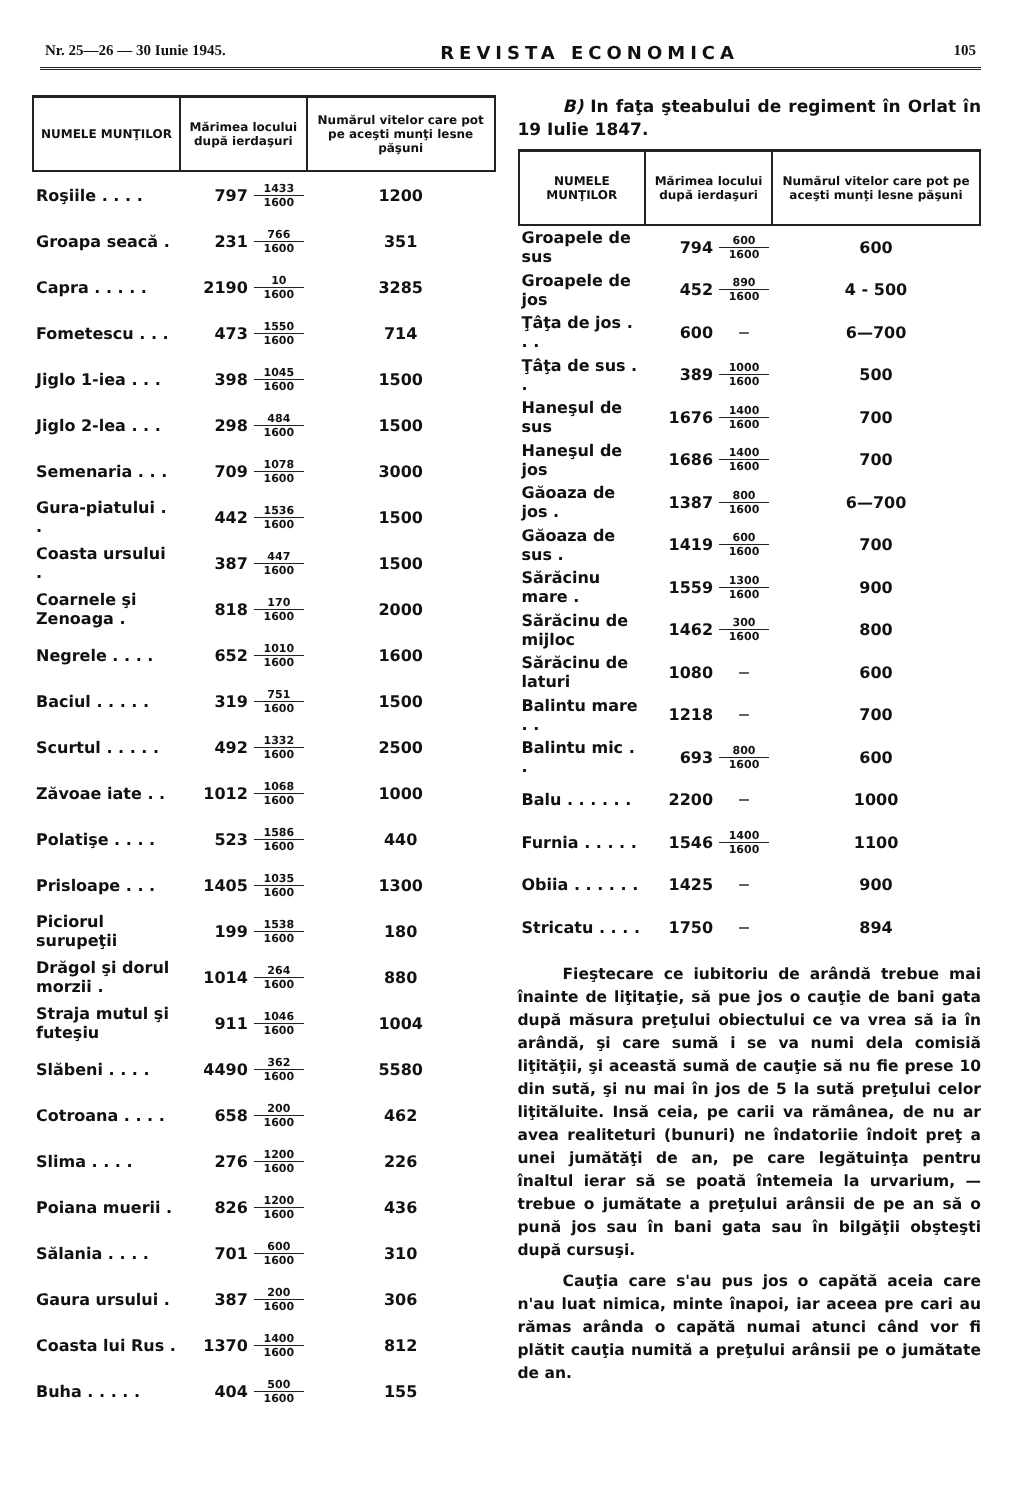Nr. 25—26 — 30 Iunie 1945. REVISTA ECONOMICA 105
| NUMELE MUNŢILOR | Mărimea locului după ierdaşuri | | Numărul vitelor care pot pe aceşti munţi lesne păşuni |
| --- | --- | --- | --- |
| Roşiile . . . . | 797 | 1433 1600 | 1200 |
| Groapa seacă . | 231 | 766 1600 | 351 |
| Capra . . . . . | 2190 | 10 1600 | 3285 |
| Fometescu . . . | 473 | 1550 1600 | 714 |
| Jiglo 1-iea . . . | 398 | 1045 1600 | 1500 |
| Jiglo 2-lea . . . | 298 | 484 1600 | 1500 |
| Semenaria . . . | 709 | 1078 1600 | 3000 |
| Gura-piatului . . | 442 | 1536 1600 | 1500 |
| Coasta ursului . | 387 | 447 1600 | 1500 |
| Coarnele şi Zenoaga . | 818 | 170 1600 | 2000 |
| Negrele . . . . | 652 | 1010 1600 | 1600 |
| Baciul . . . . . | 319 | 751 1600 | 1500 |
| Scurtul . . . . . | 492 | 1332 1600 | 2500 |
| Zăvoae iate . . | 1012 | 1068 1600 | 1000 |
| Polatişe . . . . | 523 | 1586 1600 | 440 |
| Prisloape . . . | 1405 | 1035 1600 | 1300 |
| Piciorul surupeţii | 199 | 1538 1600 | 180 |
| Drăgol şi dorul morzii . | 1014 | 264 1600 | 880 |
| Straja mutul şi futeşiu | 911 | 1046 1600 | 1004 |
| Slăbeni . . . . | 4490 | 362 1600 | 5580 |
| Cotroana . . . . | 658 | 200 1600 | 462 |
| Slima . . . . | 276 | 1200 1600 | 226 |
| Poiana muerii . | 826 | 1200 1600 | 436 |
| Sălania . . . . | 701 | 600 1600 | 310 |
| Gaura ursului . | 387 | 200 1600 | 306 |
| Coasta lui Rus . | 1370 | 1400 1600 | 812 |
| Buha . . . . . | 404 | 500 1600 | 155 |
B) In faţa şteabului de regiment în Orlat în 19 Iulie 1847.
| NUMELE MUNŢILOR | Mărimea locului după ierdaşuri | | Numărul vitelor care pot pe aceşti munţi lesne păşuni |
| --- | --- | --- | --- |
| Groapele de sus | 794 | 600 1600 | 600 |
| Groapele de jos | 452 | 890 1600 | 4 - 500 |
| Ţâţa de jos . . . | 600 | — | 6—700 |
| Ţâţa de sus . . | 389 | 1000 1600 | 500 |
| Haneşul de sus | 1676 | 1400 1600 | 700 |
| Haneşul de jos | 1686 | 1400 1600 | 700 |
| Găoaza de jos . | 1387 | 800 1600 | 6—700 |
| Găoaza de sus . | 1419 | 600 1600 | 700 |
| Sărăcinu mare . | 1559 | 1300 1600 | 900 |
| Sărăcinu de mijloc | 1462 | 300 1600 | 800 |
| Sărăcinu de laturi | 1080 | — | 600 |
| Balintu mare . . | 1218 | — | 700 |
| Balintu mic . . | 693 | 800 1600 | 600 |
| Balu . . . . . . | 2200 | — | 1000 |
| Furnia . . . . . | 1546 | 1400 1600 | 1100 |
| Obiia . . . . . . | 1425 | — | 900 |
| Stricatu . . . . | 1750 | — | 894 |
Fieştecare ce iubitoriu de arândă trebue mai înainte de liţitaţie, să pue jos o cauţie de bani gata după măsura preţului obiectului ce va vrea să ia în arândă, şi care sumă i se va numi dela comisiă liţităţii, şi această sumă de cauţie să nu fie prese 10 din sută, şi nu mai în jos de 5 la sută preţului celor liţităluite. Insă ceia, pe carii va rămânea, de nu ar avea realiteturi (bunuri) ne îndatoriie îndoit preţ a unei jumătăţi de an, pe care legătuinţa pentru înaltul ierar să se poată întemeia la urvarium, — trebue o jumătate a preţului arânsii de pe an să o pună jos sau în bani gata sau în bilgăţii obşteşti după cursuşi.
Cauţia care s'au pus jos o capătă aceia care n'au luat nimica, minte înapoi, iar aceea pre cari au rămas arânda o capătă numai atunci când vor fi plătit cauţia numită a preţului arânsii pe o jumătate de an.